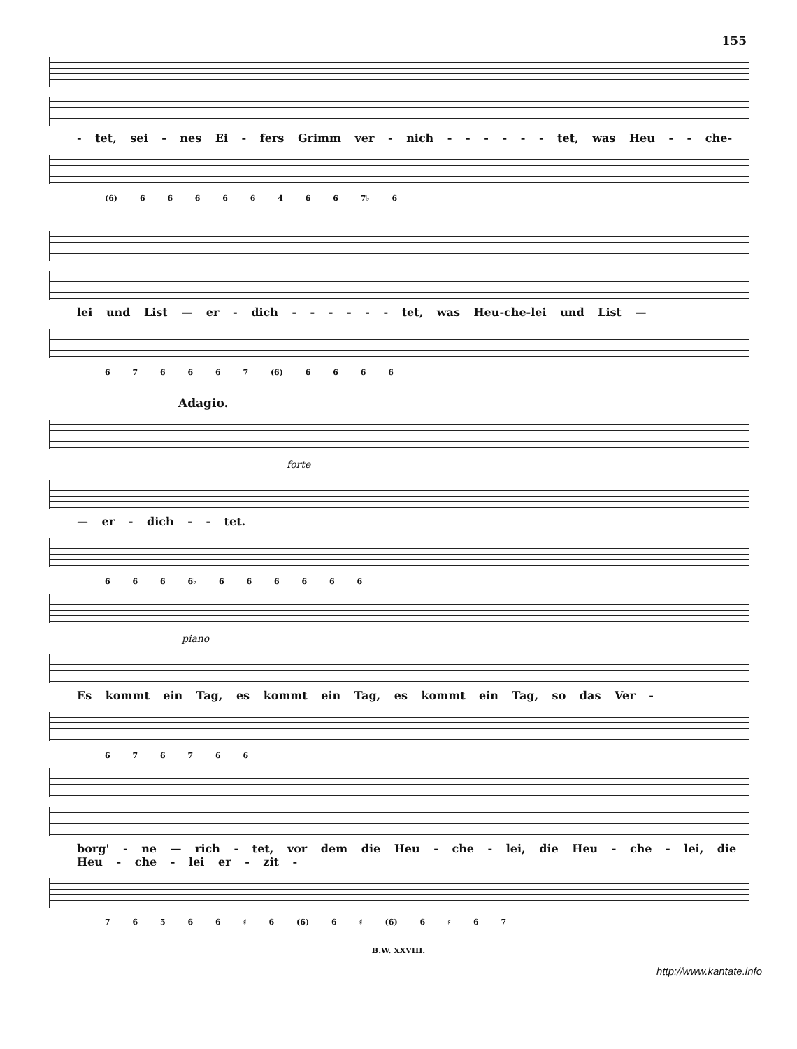155
- tet, sei - nes Ei - fers Grimm ver - nich - - - - - - tet, was Heu - - che-
(6) 6 6 6 6 6 4 6 6 7♭ 6
lei und List — er - dich - - - - - - tet, was Heu-che-lei und List —
6 7 6 6 6 7 (6) 6 6 6 6
Adagio.
forte
— er - dich - - tet.
6 6 6 6♭ 6 6 6 6 6 6
piano
Es kommt ein Tag, es kommt ein Tag, es kommt ein Tag, so das Ver -
6 7 6 7 6 6
borg' - ne — rich - tet, vor dem die Heu - che - lei, die Heu - che - lei, die Heu - che - lei er - zit -
7 6 5 6 6 ♯ 6 (6) 6 ♯ (6) 6 ♯ 6 7
B.W. XXVIII.
http://www.kantate.info